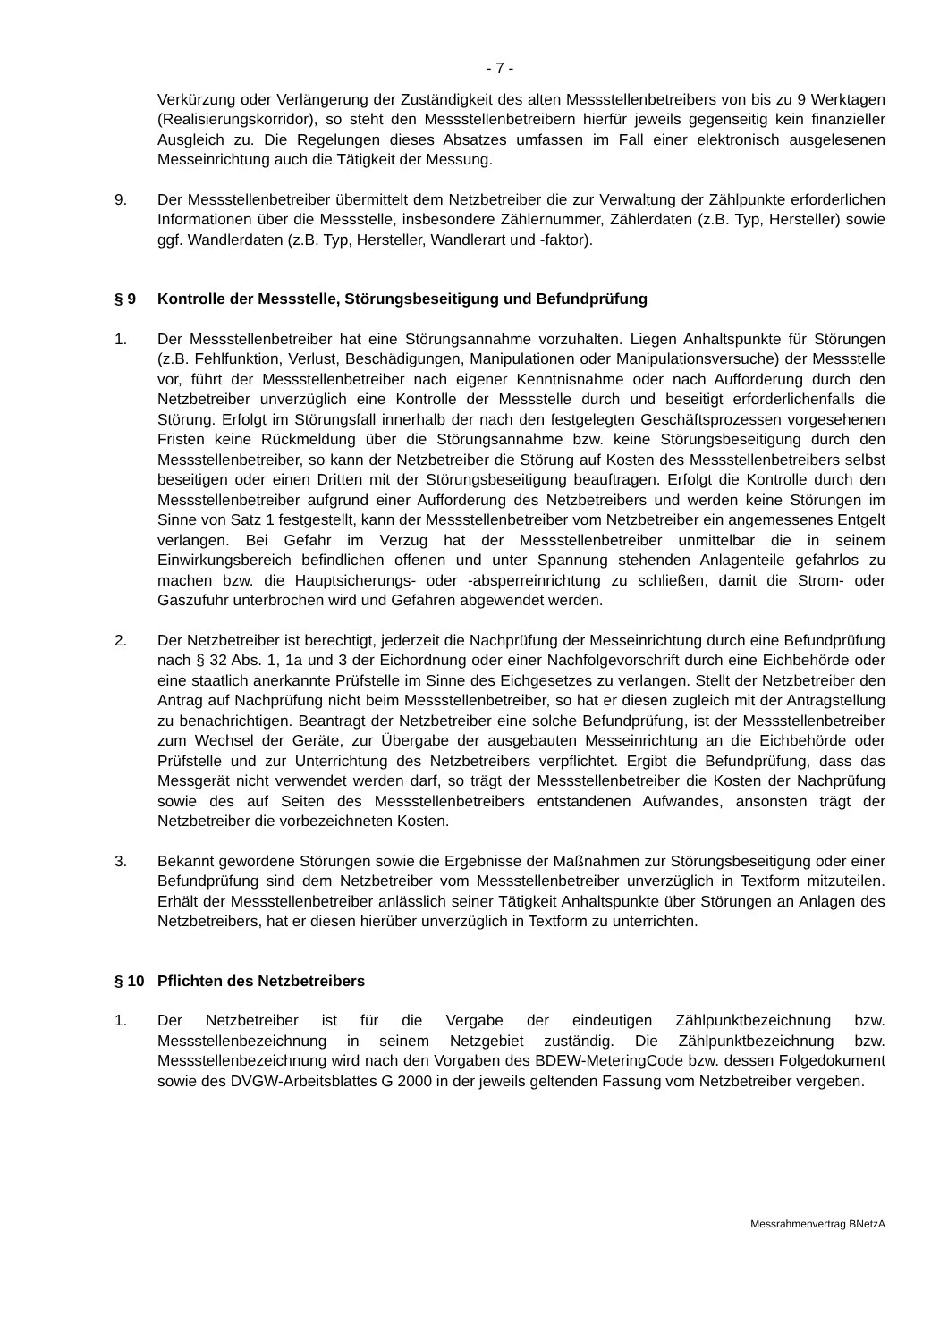- 7 -
Verkürzung oder Verlängerung der Zuständigkeit des alten Messstellenbetreibers von bis zu 9 Werktagen (Realisierungskorridor), so steht den Messstellenbetreibern hierfür jeweils gegenseitig kein finanzieller Ausgleich zu. Die Regelungen dieses Absatzes umfassen im Fall einer elektronisch ausgelesenen Messeinrichtung auch die Tätigkeit der Messung.
9. Der Messstellenbetreiber übermittelt dem Netzbetreiber die zur Verwaltung der Zählpunkte erforderlichen Informationen über die Messstelle, insbesondere Zählernummer, Zählerdaten (z.B. Typ, Hersteller) sowie ggf. Wandlerdaten (z.B. Typ, Hersteller, Wandlerart und -faktor).
§ 9 Kontrolle der Messstelle, Störungsbeseitigung und Befundprüfung
1. Der Messstellenbetreiber hat eine Störungsannahme vorzuhalten. Liegen Anhaltspunkte für Störungen (z.B. Fehlfunktion, Verlust, Beschädigungen, Manipulationen oder Manipulationsversuche) der Messstelle vor, führt der Messstellenbetreiber nach eigener Kenntnisnahme oder nach Aufforderung durch den Netzbetreiber unverzüglich eine Kontrolle der Messstelle durch und beseitigt erforderlichenfalls die Störung. Erfolgt im Störungsfall innerhalb der nach den festgelegten Geschäftsprozessen vorgesehenen Fristen keine Rückmeldung über die Störungsannahme bzw. keine Störungsbeseitigung durch den Messstellenbetreiber, so kann der Netzbetreiber die Störung auf Kosten des Messstellenbetreibers selbst beseitigen oder einen Dritten mit der Störungsbeseitigung beauftragen. Erfolgt die Kontrolle durch den Messstellenbetreiber aufgrund einer Aufforderung des Netzbetreibers und werden keine Störungen im Sinne von Satz 1 festgestellt, kann der Messstellenbetreiber vom Netzbetreiber ein angemessenes Entgelt verlangen. Bei Gefahr im Verzug hat der Messstellenbetreiber unmittelbar die in seinem Einwirkungsbereich befindlichen offenen und unter Spannung stehenden Anlagenteile gefahrlos zu machen bzw. die Hauptsicherungs- oder -absperreinrichtung zu schließen, damit die Strom- oder Gaszufuhr unterbrochen wird und Gefahren abgewendet werden.
2. Der Netzbetreiber ist berechtigt, jederzeit die Nachprüfung der Messeinrichtung durch eine Befundprüfung nach § 32 Abs. 1, 1a und 3 der Eichordnung oder einer Nachfolgevorschrift durch eine Eichbehörde oder eine staatlich anerkannte Prüfstelle im Sinne des Eichgesetzes zu verlangen. Stellt der Netzbetreiber den Antrag auf Nachprüfung nicht beim Messstellenbetreiber, so hat er diesen zugleich mit der Antragstellung zu benachrichtigen. Beantragt der Netzbetreiber eine solche Befundprüfung, ist der Messstellenbetreiber zum Wechsel der Geräte, zur Übergabe der ausgebauten Messeinrichtung an die Eichbehörde oder Prüfstelle und zur Unterrichtung des Netzbetreibers verpflichtet. Ergibt die Befundprüfung, dass das Messgerät nicht verwendet werden darf, so trägt der Messstellenbetreiber die Kosten der Nachprüfung sowie des auf Seiten des Messstellenbetreibers entstandenen Aufwandes, ansonsten trägt der Netzbetreiber die vorbezeichneten Kosten.
3. Bekannt gewordene Störungen sowie die Ergebnisse der Maßnahmen zur Störungsbeseitigung oder einer Befundprüfung sind dem Netzbetreiber vom Messstellenbetreiber unverzüglich in Textform mitzuteilen. Erhält der Messstellenbetreiber anlässlich seiner Tätigkeit Anhaltspunkte über Störungen an Anlagen des Netzbetreibers, hat er diesen hierüber unverzüglich in Textform zu unterrichten.
§ 10 Pflichten des Netzbetreibers
1. Der Netzbetreiber ist für die Vergabe der eindeutigen Zählpunktbezeichnung bzw. Messstellenbezeichnung in seinem Netzgebiet zuständig. Die Zählpunktbezeichnung bzw. Messstellenbezeichnung wird nach den Vorgaben des BDEW-MeteringCode bzw. dessen Folgedokument sowie des DVGW-Arbeitsblattes G 2000 in der jeweils geltenden Fassung vom Netzbetreiber vergeben.
Messrahmenvertrag BNetzA